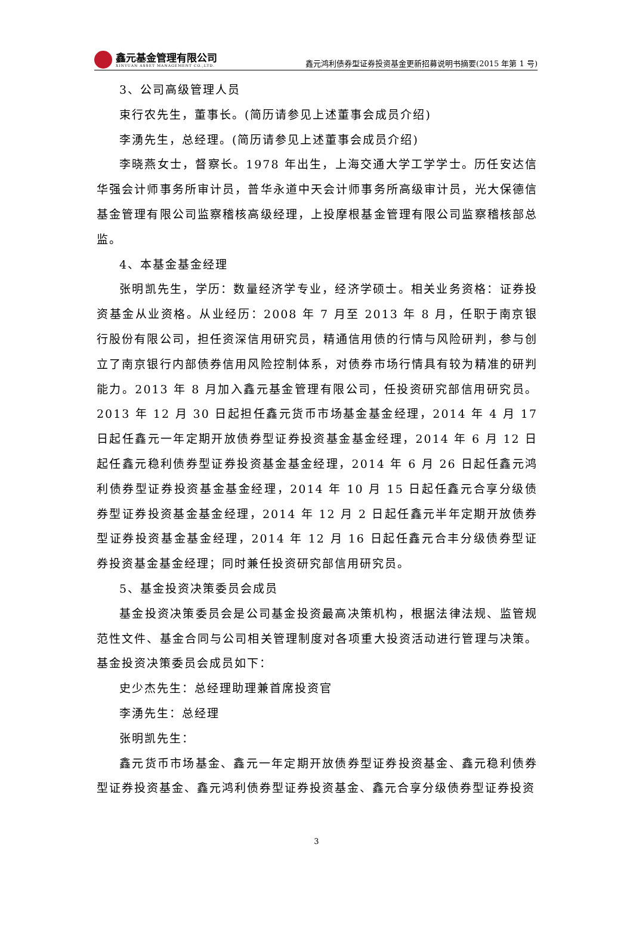鑫元基金管理有限公司
XINYUAN ASSET MANAGEMENT CO.,LTD.
鑫元鸿利债券型证券投资基金更新招募说明书摘要(2015 年第 1 号)
3、公司高级管理人员
束行农先生，董事长。(简历请参见上述董事会成员介绍)
李湧先生，总经理。(简历请参见上述董事会成员介绍)
李晓燕女士，督察长。1978 年出生，上海交通大学工学学士。历任安达信华强会计师事务所审计员，普华永道中天会计师事务所高级审计员，光大保德信基金管理有限公司监察稽核高级经理，上投摩根基金管理有限公司监察稽核部总监。
4、本基金基金经理
张明凯先生，学历：数量经济学专业，经济学硕士。相关业务资格：证券投资基金从业资格。从业经历：2008 年 7 月至 2013 年 8 月，任职于南京银行股份有限公司，担任资深信用研究员，精通信用债的行情与风险研判，参与创立了南京银行内部债券信用风险控制体系，对债券市场行情具有较为精准的研判能力。2013 年 8 月加入鑫元基金管理有限公司，任投资研究部信用研究员。2013 年 12 月 30 日起担任鑫元货币市场基金基金经理，2014 年 4 月 17 日起任鑫元一年定期开放债券型证券投资基金基金经理，2014 年 6 月 12 日起任鑫元稳利债券型证券投资基金基金经理，2014 年 6 月 26 日起任鑫元鸿利债券型证券投资基金基金经理，2014 年 10 月 15 日起任鑫元合享分级债券型证券投资基金基金经理，2014 年 12 月 2 日起任鑫元半年定期开放债券型证券投资基金基金经理，2014 年 12 月 16 日起任鑫元合丰分级债券型证券投资基金基金经理；同时兼任投资研究部信用研究员。
5、基金投资决策委员会成员
基金投资决策委员会是公司基金投资最高决策机构，根据法律法规、监管规范性文件、基金合同与公司相关管理制度对各项重大投资活动进行管理与决策。基金投资决策委员会成员如下：
史少杰先生：总经理助理兼首席投资官
李湧先生：总经理
张明凯先生：
鑫元货币市场基金、鑫元一年定期开放债券型证券投资基金、鑫元稳利债券型证券投资基金、鑫元鸿利债券型证券投资基金、鑫元合享分级债券型证券投资
3